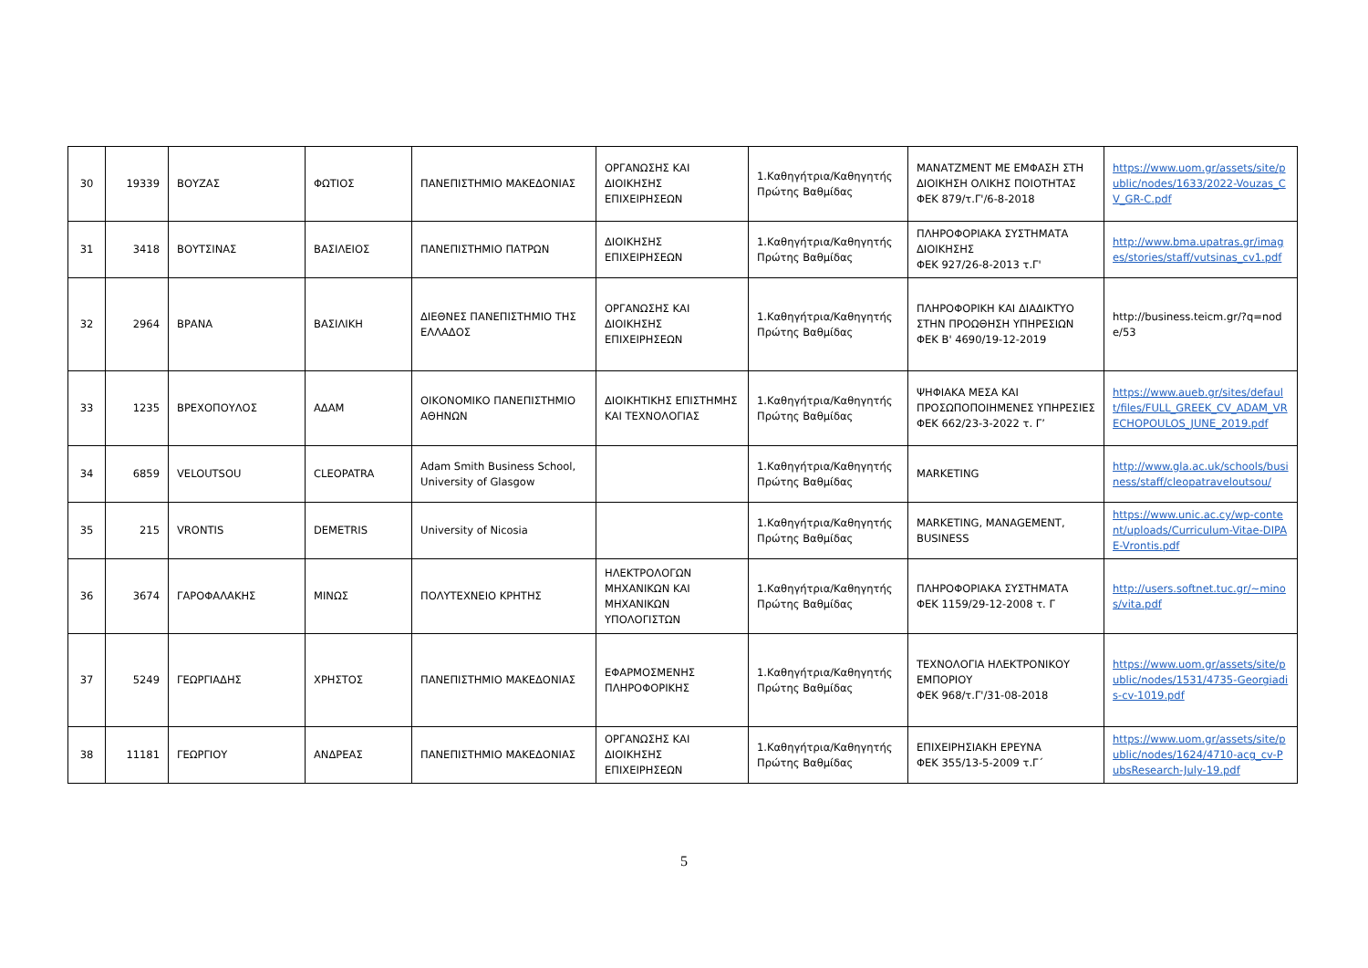| 30 | 19339 | ΒΟΥΖΑΣ | ΦΩΤΙΟΣ | ΠΑΝΕΠΙΣΤΗΜΙΟ ΜΑΚΕΔΟΝΙΑΣ | ΟΡΓΑΝΩΣΗΣ ΚΑΙ ΔΙΟΙΚΗΣΗΣ ΕΠΙΧΕΙΡΗΣΕΩΝ | 1.Καθηγήτρια/Καθηγητής Πρώτης Βαθμίδας | ΜΑΝΑΤΖΜΕΝΤ ΜΕ ΕΜΦΑΣΗ ΣΤΗ ΔΙΟΙΚΗΣΗ ΟΛΙΚΗΣ ΠΟΙΟΤΗΤΑΣ ΦΕΚ 879/τ.Γ'/6-8-2018 | https://www.uom.gr/assets/site/public/nodes/1633/2022-Vouzas_CV_GR-C.pdf |
| 31 | 3418 | ΒΟΥΤΣΙΝΑΣ | ΒΑΣΙΛΕΙΟΣ | ΠΑΝΕΠΙΣΤΗΜΙΟ ΠΑΤΡΩΝ | ΔΙΟΙΚΗΣΗΣ ΕΠΙΧΕΙΡΗΣΕΩΝ | 1.Καθηγήτρια/Καθηγητής Πρώτης Βαθμίδας | ΠΛΗΡΟΦΟΡΙΑΚΑ ΣΥΣΤΗΜΑΤΑ ΔΙΟΙΚΗΣΗΣ ΦΕΚ 927/26-8-2013 τ.Γ' | http://www.bma.upatras.gr/images/stories/staff/vutsinas_cv1.pdf |
| 32 | 2964 | ΒΡΑΝΑ | ΒΑΣΙΛΙΚΗ | ΔΙΕΘΝΕΣ ΠΑΝΕΠΙΣΤΗΜΙΟ ΤΗΣ ΕΛΛΑΔΟΣ | ΟΡΓΑΝΩΣΗΣ ΚΑΙ ΔΙΟΙΚΗΣΗΣ ΕΠΙΧΕΙΡΗΣΕΩΝ | 1.Καθηγήτρια/Καθηγητής Πρώτης Βαθμίδας | ΠΛΗΡΟΦΟΡΙΚΗ ΚΑΙ ΔΙΑΔΙΚΤΥΟ ΣΤΗΝ ΠΡΟΩΘΗΣΗ ΥΠΗΡΕΣΙΩΝ ΦΕΚ Β' 4690/19-12-2019 | http://business.teicm.gr/?q=node/53 |
| 33 | 1235 | ΒΡΕΧΟΠΟΥΛΟΣ | ΑΔΑΜ | ΟΙΚΟΝΟΜΙΚΟ ΠΑΝΕΠΙΣΤΗΜΙΟ ΑΘΗΝΩΝ | ΔΙΟΙΚΗΤΙΚΗΣ ΕΠΙΣΤΗΜΗΣ ΚΑΙ ΤΕΧΝΟΛΟΓΙΑΣ | 1.Καθηγήτρια/Καθηγητής Πρώτης Βαθμίδας | ΨΗΦΙΑΚΑ ΜΕΣΑ ΚΑΙ ΠΡΟΣΩΠΟΠΟΙΗΜΕΝΕΣ ΥΠΗΡΕΣΙΕΣ ΦΕΚ 662/23-3-2022 τ. Γ’ | https://www.aueb.gr/sites/default/files/FULL_GREEK_CV_ADAM_VRECHOPOULOS_JUNE_2019.pdf |
| 34 | 6859 | VELOUTSOU | CLEOPATRA | Adam Smith Business School, University of Glasgow | | 1.Καθηγήτρια/Καθηγητής Πρώτης Βαθμίδας | MARKETING | http://www.gla.ac.uk/schools/business/staff/cleopatraveloutsou/ |
| 35 | 215 | VRONTIS | DEMETRIS | University of Nicosia | | 1.Καθηγήτρια/Καθηγητής Πρώτης Βαθμίδας | MARKETING, MANAGEMENT, BUSINESS | https://www.unic.ac.cy/wp-content/uploads/Curriculum-Vitae-DIPAE-Vrontis.pdf |
| 36 | 3674 | ΓΑΡΟΦΑΛΑΚΗΣ | ΜΙΝΩΣ | ΠΟΛΥΤΕΧΝΕΙΟ ΚΡΗΤΗΣ | ΗΛΕΚΤΡΟΛΟΓΩΝ ΜΗΧΑΝΙΚΩΝ ΚΑΙ ΜΗΧΑΝΙΚΩΝ ΥΠΟΛΟΓΙΣΤΩΝ | 1.Καθηγήτρια/Καθηγητής Πρώτης Βαθμίδας | ΠΛΗΡΟΦΟΡΙΑΚΑ ΣΥΣΤΗΜΑΤΑ ΦΕΚ 1159/29-12-2008 τ. Γ | http://users.softnet.tuc.gr/~minos/vita.pdf |
| 37 | 5249 | ΓΕΩΡΓΙΑΔΗΣ | ΧΡΗΣΤΟΣ | ΠΑΝΕΠΙΣΤΗΜΙΟ ΜΑΚΕΔΟΝΙΑΣ | ΕΦΑΡΜΟΣΜΕΝΗΣ ΠΛΗΡΟΦΟΡΙΚΗΣ | 1.Καθηγήτρια/Καθηγητής Πρώτης Βαθμίδας | ΤΕΧΝΟΛΟΓΙΑ ΗΛΕΚΤΡΟΝΙΚΟΥ ΕΜΠΟΡΙΟΥ ΦΕΚ 968/τ.Γ'/31-08-2018 | https://www.uom.gr/assets/site/public/nodes/1531/4735-Georgiadis-cv-1019.pdf |
| 38 | 11181 | ΓΕΩΡΓΙΟΥ | ΑΝΔΡΕΑΣ | ΠΑΝΕΠΙΣΤΗΜΙΟ ΜΑΚΕΔΟΝΙΑΣ | ΟΡΓΑΝΩΣΗΣ ΚΑΙ ΔΙΟΙΚΗΣΗΣ ΕΠΙΧΕΙΡΗΣΕΩΝ | 1.Καθηγήτρια/Καθηγητής Πρώτης Βαθμίδας | ΕΠΙΧΕΙΡΗΣΙΑΚΗ ΕΡΕΥΝΑ ΦΕΚ 355/13-5-2009 τ.Γ΄ | https://www.uom.gr/assets/site/public/nodes/1624/4710-acg_cv-PubsResearch-July-19.pdf |
5